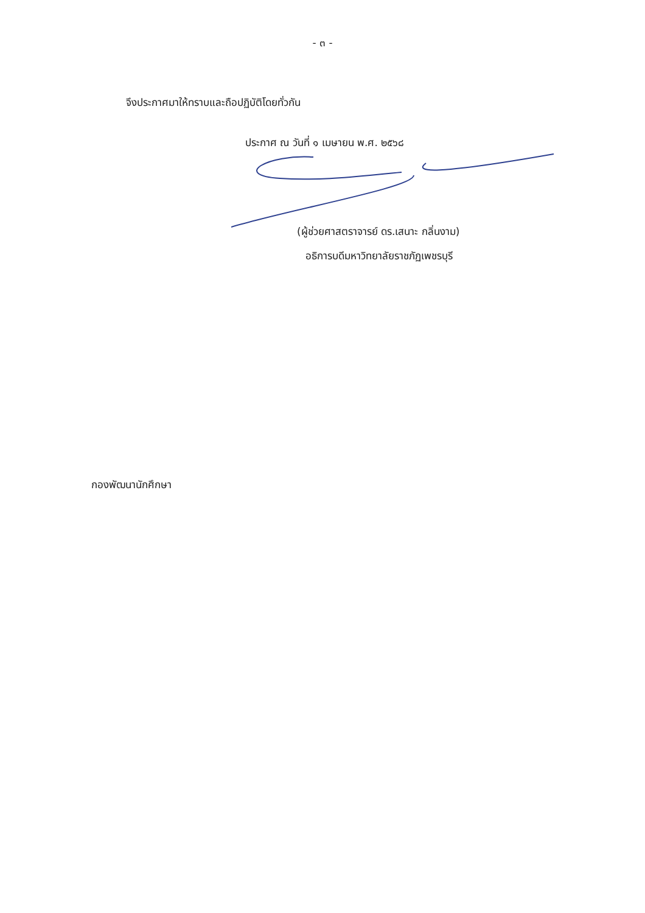- ๓ -
จึงประกาศมาให้ทราบและถือปฏิบัติโดยทั่วกัน
ประกาศ ณ วันที่ ๑ เมษายน พ.ศ. ๒๕๖๘
(ผู้ช่วยศาสตราจารย์ ดร.เสนาะ กลิ่นงาม)
อธิการบดีมหาวิทยาลัยราชภัฏเพชรบุรี
กองพัฒนานักศึกษา